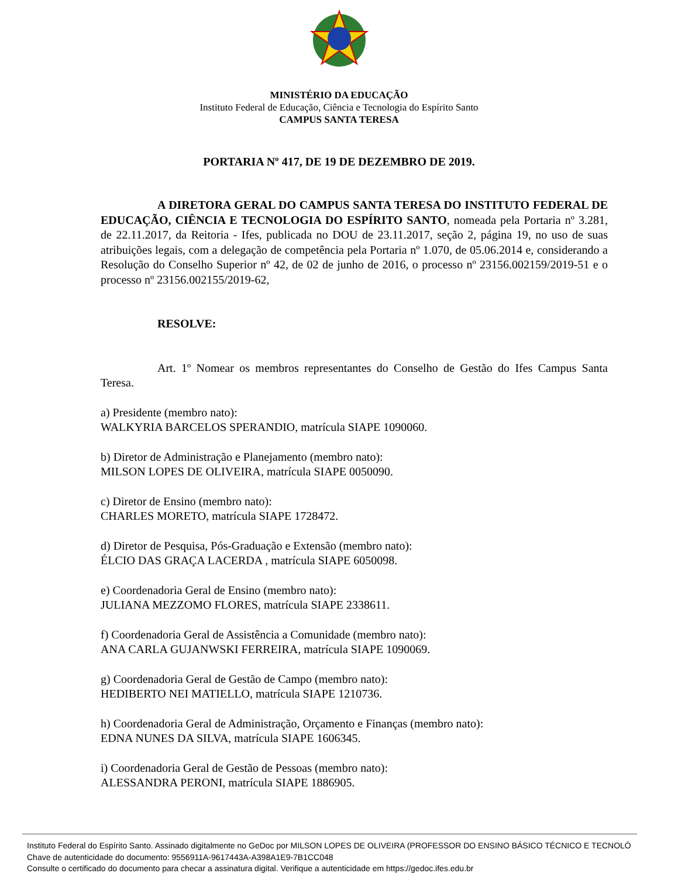MINISTÉRIO DA EDUCAÇÃO
Instituto Federal de Educação, Ciência e Tecnologia do Espírito Santo
CAMPUS SANTA TERESA
PORTARIA Nº 417, DE 19 DE DEZEMBRO DE 2019.
A DIRETORA GERAL DO CAMPUS SANTA TERESA DO INSTITUTO FEDERAL DE EDUCAÇÃO, CIÊNCIA E TECNOLOGIA DO ESPÍRITO SANTO, nomeada pela Portaria nº 3.281, de 22.11.2017, da Reitoria - Ifes, publicada no DOU de 23.11.2017, seção 2, página 19, no uso de suas atribuições legais, com a delegação de competência pela Portaria nº 1.070, de 05.06.2014 e, considerando a Resolução do Conselho Superior nº 42, de 02 de junho de 2016, o processo nº 23156.002159/2019-51 e o processo nº 23156.002155/2019-62,
RESOLVE:
Art. 1º Nomear os membros representantes do Conselho de Gestão do Ifes Campus Santa Teresa.
a) Presidente (membro nato):
WALKYRIA BARCELOS SPERANDIO, matrícula SIAPE 1090060.
b) Diretor de Administração e Planejamento (membro nato):
MILSON LOPES DE OLIVEIRA, matrícula SIAPE 0050090.
c) Diretor de Ensino (membro nato):
CHARLES MORETO, matrícula SIAPE 1728472.
d) Diretor de Pesquisa, Pós-Graduação e Extensão (membro nato):
ÉLCIO DAS GRAÇA LACERDA , matrícula SIAPE 6050098.
e) Coordenadoria Geral de Ensino (membro nato):
JULIANA MEZZOMO FLORES, matrícula SIAPE 2338611.
f) Coordenadoria Geral de Assistência a Comunidade (membro nato):
ANA CARLA GUJANWSKI FERREIRA, matrícula SIAPE 1090069.
g) Coordenadoria Geral de Gestão de Campo (membro nato):
HEDIBERTO NEI MATIELLO, matrícula SIAPE 1210736.
h) Coordenadoria Geral de Administração, Orçamento e Finanças (membro nato):
EDNA NUNES DA SILVA, matrícula SIAPE 1606345.
i) Coordenadoria Geral de Gestão de Pessoas (membro nato):
ALESSANDRA PERONI, matrícula SIAPE 1886905.
Instituto Federal do Espírito Santo. Assinado digitalmente no GeDoc por MILSON LOPES DE OLIVEIRA (PROFESSOR DO ENSINO BÁSICO TÉCNICO E TECNOLÓ
Chave de autenticidade do documento: 9556911A-9617443A-A398A1E9-7B1CC048
Consulte o certificado do documento para checar a assinatura digital. Verifique a autenticidade em https://gedoc.ifes.edu.br